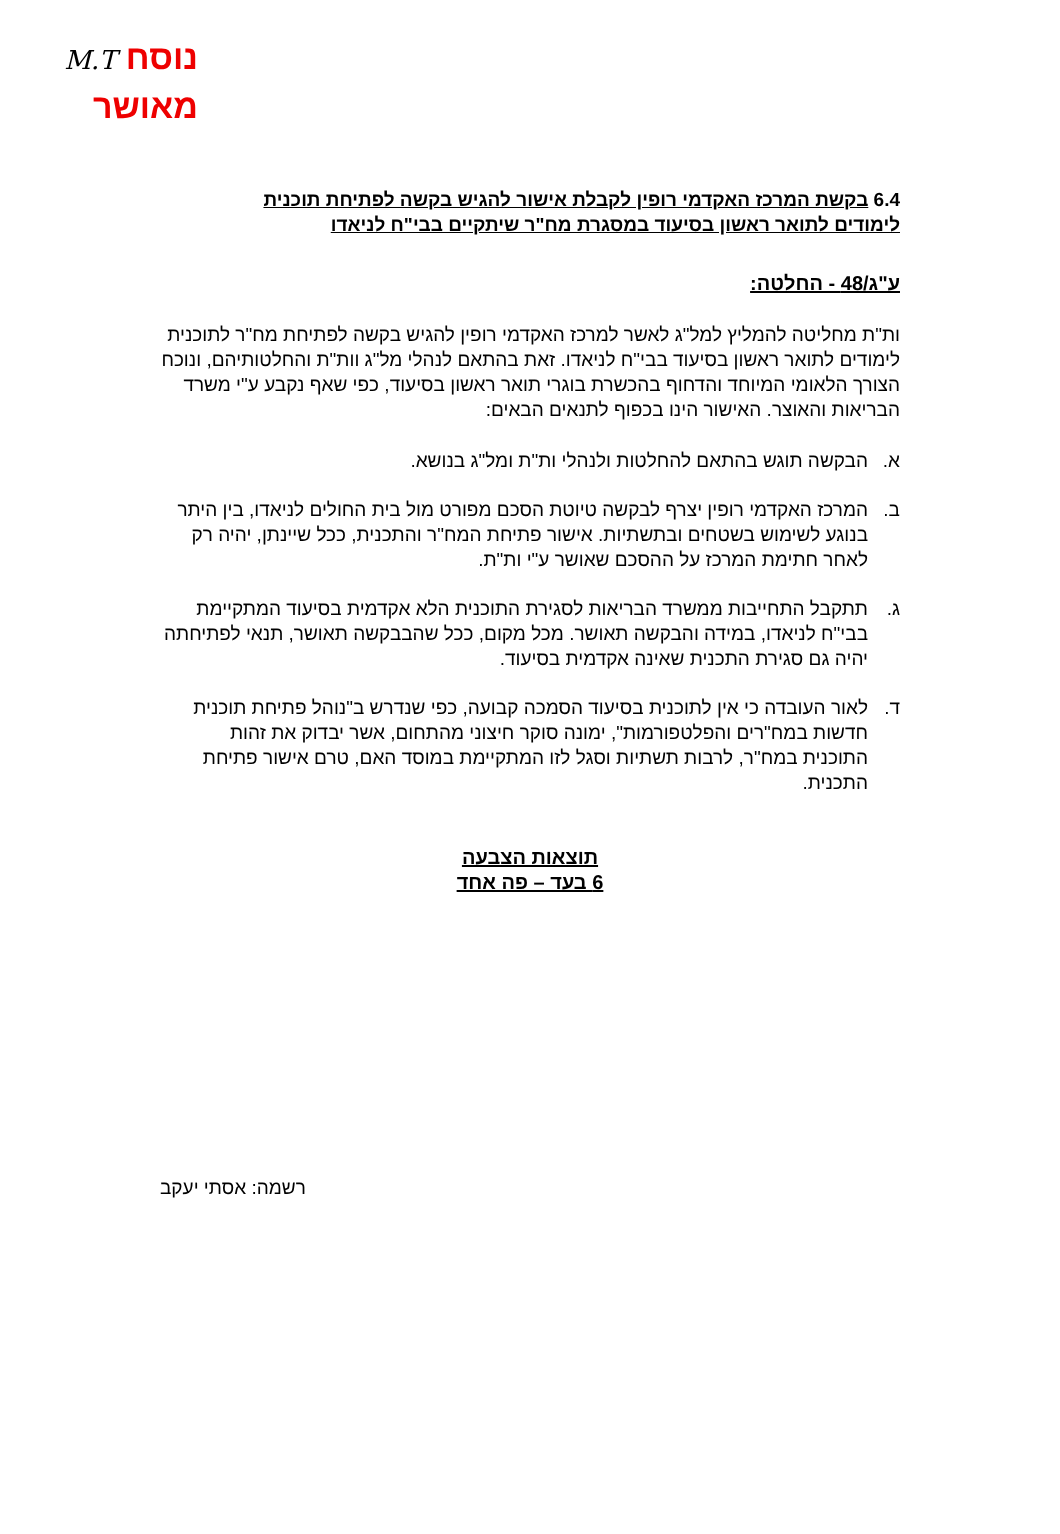נוסח M.T
מאושר
6.4 בקשת המרכז האקדמי רופין לקבלת אישור להגיש בקשה לפתיחת תוכנית
לימודים לתואר ראשון בסיעוד במסגרת מח"ר שיתקיים בבי"ח לניאדו
ע"ג/48 - החלטה:
ות"ת מחליטה להמליץ למל"ג לאשר למרכז האקדמי רופין להגיש בקשה לפתיחת מח"ר לתוכנית לימודים לתואר ראשון בסיעוד בבי"ח לניאדו. זאת בהתאם לנהלי מל"ג וות"ת והחלטותיהם, ונוכח הצורך הלאומי המיוחד והדחוף בהכשרת בוגרי תואר ראשון בסיעוד, כפי שאף נקבע ע"י משרד הבריאות והאוצר. האישור הינו בכפוף לתנאים הבאים:
א. הבקשה תוגש בהתאם להחלטות ולנהלי ות"ת ומל"ג בנושא.
ב. המרכז האקדמי רופין יצרף לבקשה טיוטת הסכם מפורט מול בית החולים לניאדו, בין היתר בנוגע לשימוש בשטחים ובתשתיות. אישור פתיחת המח"ר והתכנית, ככל שיינתן, יהיה רק לאחר חתימת המרכז על ההסכם שאושר ע"י ות"ת.
ג. תתקבל התחייבות ממשרד הבריאות לסגירת התוכנית הלא אקדמית בסיעוד המתקיימת בבי"ח לניאדו, במידה והבקשה תאושר. מכל מקום, ככל שהבבקשה תאושר, תנאי לפתיחתה יהיה גם סגירת התכנית שאינה אקדמית בסיעוד.
ד. לאור העובדה כי אין לתוכנית בסיעוד הסמכה קבועה, כפי שנדרש ב"נוהל פתיחת תוכנית חדשות במח"רים והפלטפורמות", ימונה סוקר חיצוני מהתחום, אשר יבדוק את זהות התוכנית במח"ר, לרבות תשתיות וסגל לזו המתקיימת במוסד האם, טרם אישור פתיחת התכנית.
תוצאות הצבעה
6 בעד – פה אחד
רשמה: אסתי יעקב